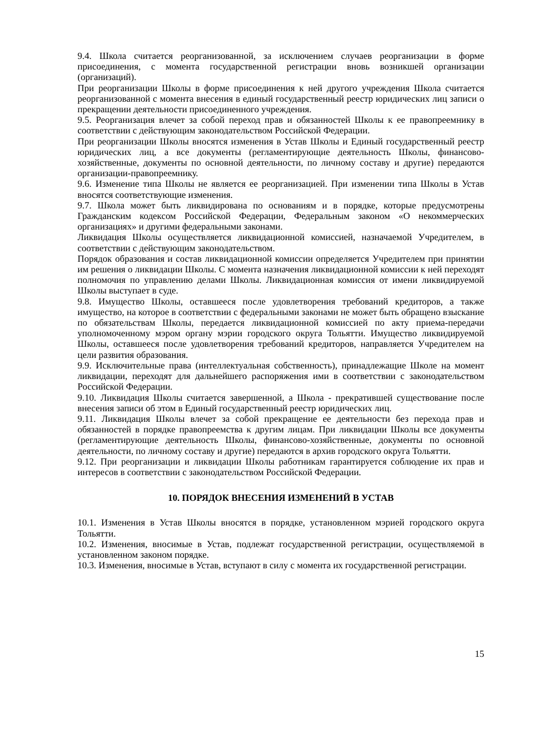9.4. Школа считается реорганизованной, за исключением случаев реорганизации в форме присоединения, с момента государственной регистрации вновь возникшей организации (организаций).
При реорганизации Школы в форме присоединения к ней другого учреждения Школа считается реорганизованной с момента внесения в единый государственный реестр юридических лиц записи о прекращении деятельности присоединенного учреждения.
9.5. Реорганизация влечет за собой переход прав и обязанностей Школы к ее правопреемнику в соответствии с действующим законодательством Российской Федерации.
При реорганизации Школы вносятся изменения в Устав Школы и Единый государственный реестр юридических лиц, а все документы (регламентирующие деятельность Школы, финансово-хозяйственные, документы по основной деятельности, по личному составу и другие) передаются организации-правопреемнику.
9.6. Изменение типа Школы не является ее реорганизацией. При изменении типа Школы в Устав вносятся соответствующие изменения.
9.7. Школа может быть ликвидирована по основаниям и в порядке, которые предусмотрены Гражданским кодексом Российской Федерации, Федеральным законом «О некоммерческих организациях» и другими федеральными законами.
Ликвидация Школы осуществляется ликвидационной комиссией, назначаемой Учредителем, в соответствии с действующим законодательством.
Порядок образования и состав ликвидационной комиссии определяется Учредителем при принятии им решения о ликвидации Школы. С момента назначения ликвидационной комиссии к ней переходят полномочия по управлению делами Школы. Ликвидационная комиссия от имени ликвидируемой Школы выступает в суде.
9.8. Имущество Школы, оставшееся после удовлетворения требований кредиторов, а также имущество, на которое в соответствии с федеральными законами не может быть обращено взыскание по обязательствам Школы, передается ликвидационной комиссией по акту приема-передачи уполномоченному мэром органу мэрии городского округа Тольятти. Имущество ликвидируемой Школы, оставшееся после удовлетворения требований кредиторов, направляется Учредителем на цели развития образования.
9.9. Исключительные права (интеллектуальная собственность), принадлежащие Школе на момент ликвидации, переходят для дальнейшего распоряжения ими в соответствии с законодательством Российской Федерации.
9.10. Ликвидация Школы считается завершенной, а Школа - прекратившей существование после внесения записи об этом в Единый государственный реестр юридических лиц.
9.11. Ликвидация Школы влечет за собой прекращение ее деятельности без перехода прав и обязанностей в порядке правопреемства к другим лицам. При ликвидации Школы все документы (регламентирующие деятельность Школы, финансово-хозяйственные, документы по основной деятельности, по личному составу и другие) передаются в архив городского округа Тольятти.
9.12. При реорганизации и ликвидации Школы работникам гарантируется соблюдение их прав и интересов в соответствии с законодательством Российской Федерации.
10. ПОРЯДОК ВНЕСЕНИЯ ИЗМЕНЕНИЙ В УСТАВ
10.1. Изменения в Устав Школы вносятся в порядке, установленном мэрией городского округа Тольятти.
10.2. Изменения, вносимые в Устав, подлежат государственной регистрации, осуществляемой в установленном законом порядке.
10.3. Изменения, вносимые в Устав, вступают в силу с момента их государственной регистрации.
15